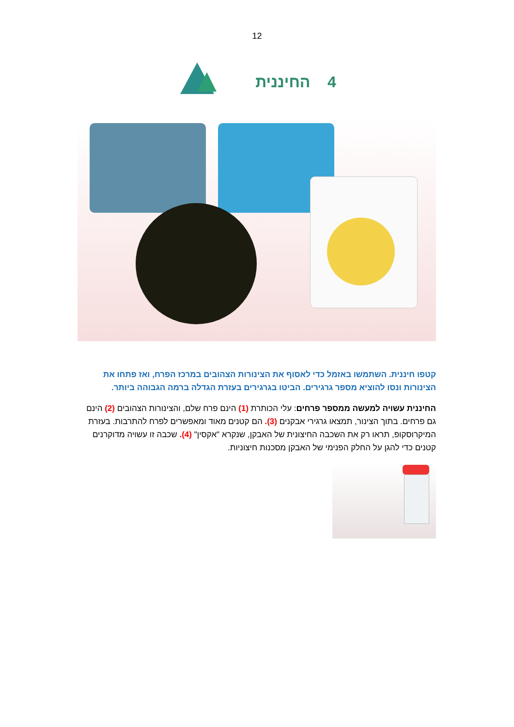12
4 החיננית
קטפו חיננית. השתמשו באזמל כדי לאסוף את הצינורות הצהובים במרכז הפרח, ואז פתחו את הצינורות ונסו להוציא מספר גרגירים. הביטו בגרגירים בעזרת הגדלה ברמה הגבוהה ביותר.
החיננית עשויה למעשה ממספר פרחים: עלי הכותרת (1) הינם פרח שלם, והצינורות הצהובים (2) הינם גם פרחים. בתוך הצינור, תמצאו גרגירי אבקנים (3). הם קטנים מאוד ומאפשרים לפרח להתרבות. בעזרת המיקרוסקופ, תראו רק את השכבה החיצונית של האבקן, שנקרא "אקסין" (4). שכבה זו עשויה מדוקרנים קטנים כדי להגן על החלק הפנימי של האבקן מסכנות חיצוניות.